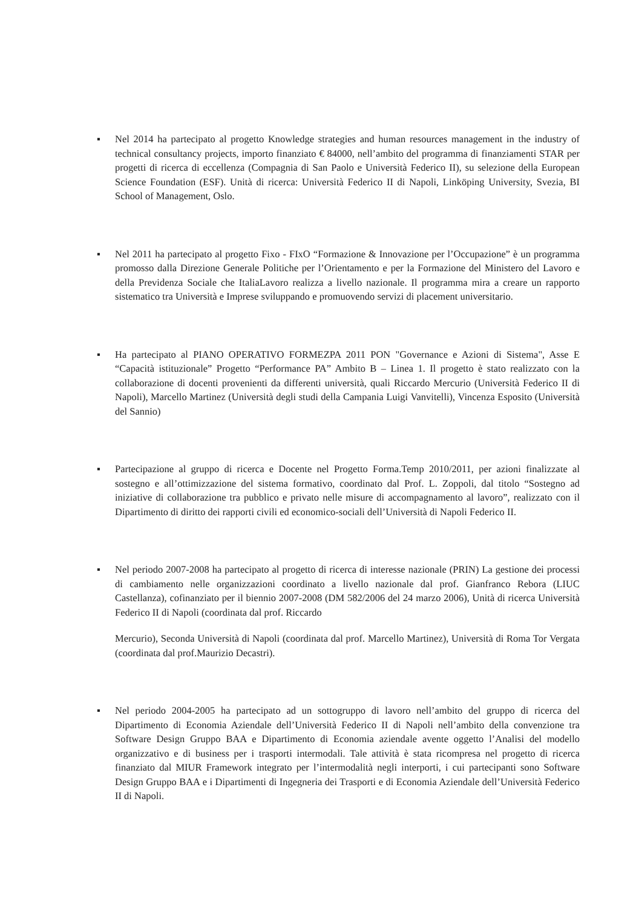▪ Nel 2014 ha partecipato al progetto Knowledge strategies and human resources management in the industry of technical consultancy projects, importo finanziato € 84000, nell’ambito del programma di finanziamenti STAR per progetti di ricerca di eccellenza (Compagnia di San Paolo e Università Federico II), su selezione della European Science Foundation (ESF). Unità di ricerca: Università Federico II di Napoli, Linköping University, Svezia, BI School of Management, Oslo.
▪ Nel 2011 ha partecipato al progetto Fixo - FIxO “Formazione & Innovazione per l’Occupazione” è un programma promosso dalla Direzione Generale Politiche per l’Orientamento e per la Formazione del Ministero del Lavoro e della Previdenza Sociale che ItaliaLavoro realizza a livello nazionale. Il programma mira a creare un rapporto sistematico tra Università e Imprese sviluppando e promuovendo servizi di placement universitario.
▪ Ha partecipato al PIANO OPERATIVO FORMEZPA 2011 PON "Governance e Azioni di Sistema", Asse E “Capacità istituzionale” Progetto “Performance PA” Ambito B – Linea 1. Il progetto è stato realizzato con la collaborazione di docenti provenienti da differenti università, quali Riccardo Mercurio (Università Federico II di Napoli), Marcello Martinez (Università degli studi della Campania Luigi Vanvitelli), Vincenza Esposito (Università del Sannio)
▪ Partecipazione al gruppo di ricerca e Docente nel Progetto Forma.Temp 2010/2011, per azioni finalizzate al sostegno e all’ottimizzazione del sistema formativo, coordinato dal Prof. L. Zoppoli, dal titolo “Sostegno ad iniziative di collaborazione tra pubblico e privato nelle misure di accompagnamento al lavoro”, realizzato con il Dipartimento di diritto dei rapporti civili ed economico-sociali dell’Università di Napoli Federico II.
▪ Nel periodo 2007-2008 ha partecipato al progetto di ricerca di interesse nazionale (PRIN) La gestione dei processi di cambiamento nelle organizzazioni coordinato a livello nazionale dal prof. Gianfranco Rebora (LIUC Castellanza), cofinanziato per il biennio 2007-2008 (DM 582/2006 del 24 marzo 2006), Unità di ricerca Università Federico II di Napoli (coordinata dal prof. Riccardo
Mercurio), Seconda Università di Napoli (coordinata dal prof. Marcello Martinez), Università di Roma Tor Vergata (coordinata dal prof.Maurizio Decastri).
▪ Nel periodo 2004-2005 ha partecipato ad un sottogruppo di lavoro nell’ambito del gruppo di ricerca del Dipartimento di Economia Aziendale dell’Università Federico II di Napoli nell’ambito della convenzione tra Software Design Gruppo BAA e Dipartimento di Economia aziendale avente oggetto l’Analisi del modello organizzativo e di business per i trasporti intermodali. Tale attività è stata ricompresa nel progetto di ricerca finanziato dal MIUR Framework integrato per l’intermodalità negli interporti, i cui partecipanti sono Software Design Gruppo BAA e i Dipartimenti di Ingegneria dei Trasporti e di Economia Aziendale dell’Università Federico II di Napoli.